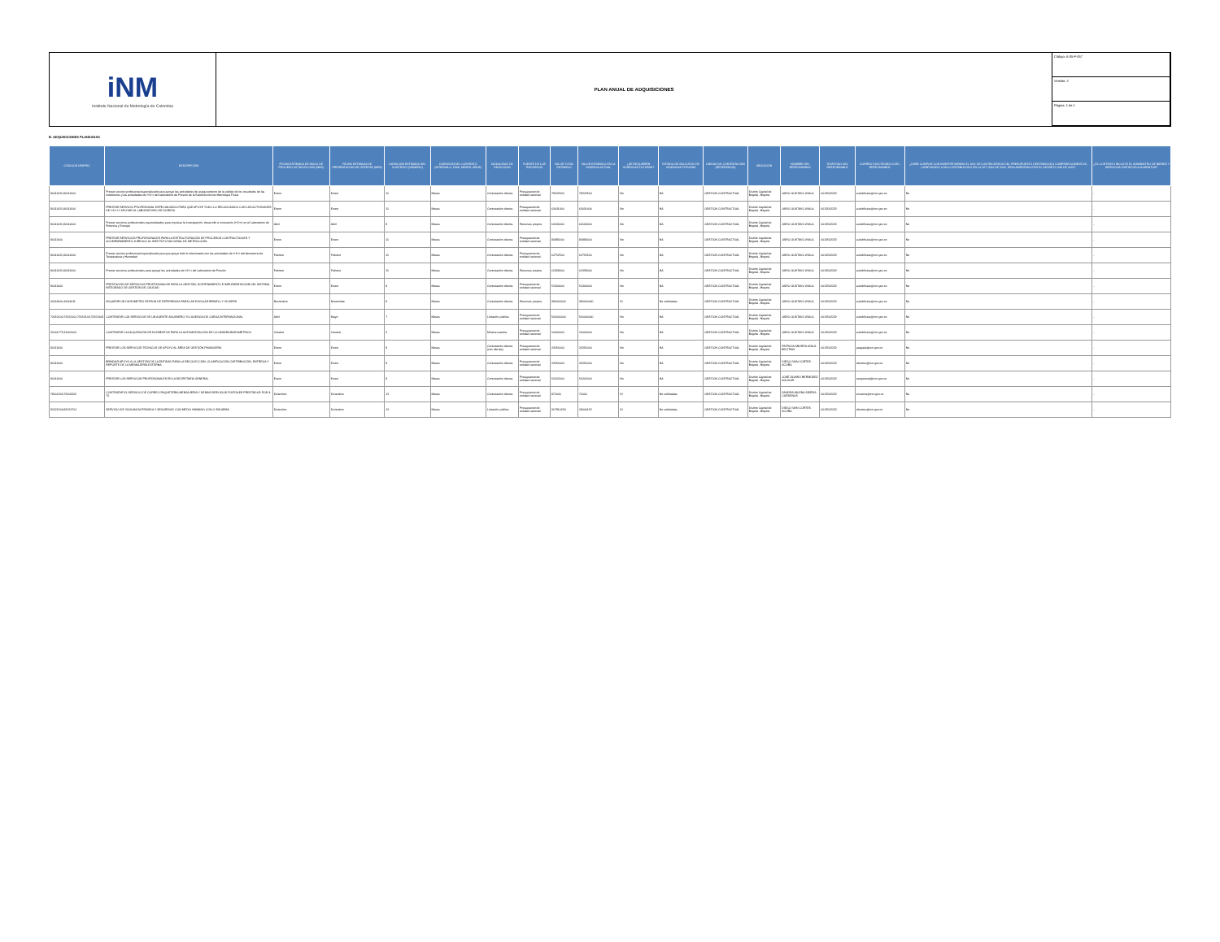iNM
Instituto Nacional de Metrología de Colombia
PLAN ANUAL DE ADQUISICIONES
Código: A-05-F-057
Versión: 2
Página: 1 de 1
B. ADQUISICIONES PLANEADAS
| CÓDIGOS UNSPSC | DESCRIPCIÓN | FECHA ESTIMADA DE INICIO DE PROCESO DE SELECCIÓN (MES) | FECHA ESTIMADA DE PRESENTACIÓN DE OFERTAS (MES) | DURACIÓN ESTIMADA DEL CONTRATO (NÚMERO) | DURACIÓN DEL CONTRATO (INTERVALO: DÍAS, MESES, AÑOS) | MODALIDAD DE SELECCIÓN | FUENTE DE LOS RECURSOS | VALOR TOTAL ESTIMADO | VALOR ESTIMADO EN LA VIGENCIA ACTUAL | ¿SE REQUIEREN VIGENCIAS FUTURAS? | ESTADO DE SOLICITUD DE VIGENCIAS FUTURAS | UNIDAD DE CONTRATACIÓN (REFERENCIA) | UBICACIÓN | NOMBRE DEL RESPONSABLE | TELÉFONO DEL RESPONSABLE | CORREO ELECTRÓNICO DEL RESPONSABLE | ¿DEBE CUMPLIR CON INVERTIR MÍNIMO EL 30% DE LOS RECURSOS DEL PRESUPUESTO DESTINADOS A COMPRAR ALIMENTOS, CUMPLIENDO CON LO ESTABLECIDO EN LA LEY 2046 DE 2020, REGLAMENTADA POR EL DECRETO 248 DE 2021? | ¿EL CONTRATO INCLUYE EL SUMINISTRO DE BIENES Y SERVICIOS DISTINTOS A ALIMENTOS? |
| --- | --- | --- | --- | --- | --- | --- | --- | --- | --- | --- | --- | --- | --- | --- | --- | --- | --- | --- |
| 80111621;80111600 | Prestar servicio profesional especializado para apoyar las actividades de aseguramiento de la validez de los resultados de las mediciones y las actividades de I+D+i del Laboratorio de Presión de la Subdirección de Metrología Física | Enero | Enero | 11 | Meses | Contratación directa. | Presupuesto de entidad nacional | 79222500 | 79222500 | No | NA | GESTION CONTRACTUAL | Distrito Capital de Bogotá - Bogotá | JAIRO GUSTAVO AYALA | 6012542222 | subdirfisica@inm.gov.co | No | - |
| 80111621;80111600 | PRESTAR SERVICIO PROFESIONAL ESPECIALIZADO PARA QUE APOYE TODO LO RELACIONADO CON LAS ACTIVIDADES DE I+D+I Y APOYAR AL LABORATORIO DE DUREZA | Enero | Enero | 11 | Meses | Contratación directa. | Presupuesto de entidad nacional | 63031400 | 63031400 | No | NA | GESTION CONTRACTUAL | Distrito Capital de Bogotá - Bogotá | JAIRO GUSTAVO AYALA | 6012542222 | subdirfisica@inm.gov.co | No | - |
| 80111621;80111600 | Prestar servicios profesionales especializados para impulsar la investigación, desarrollo e innovación (I+D+i) en el Laboratorio de Potencia y Energía | Abril | Abril | 9 | Meses | Contratación directa. | Recursos propios | 64130000 | 64130000 | No | NA | GESTION CONTRACTUAL | Distrito Capital de Bogotá - Bogotá | JAIRO GUSTAVO AYALA | 6012542222 | subdirfisica@inm.gov.co | No | - |
| 80111600 | PRESTAR SERVICIOS PROFESIONALES PARA LA ESTRUCTURACIÓN DE PROCESOS CONTRACTUALES Y ACOMPAÑAMIENTO JURÍDICO AL INSTITUTO NACIONAL DE METROLOGÍA. | Enero | Enero | 11 | Meses | Contratación directa. | Presupuesto de entidad nacional | 80983000 | 80983000 | No | NA | GESTION CONTRACTUAL | Distrito Capital de Bogotá - Bogotá | JAIRO GUSTAVO AYALA | 6012542222 | subdirfisica@inm.gov.co | No | - |
| 80111621;80111600 | Prestar servicio profesional especializado para que apoye todo lo relacionado con las actividades de I+D+i del laboratorio de Temperatura y Humedad | Febrero | Febrero | 11 | Meses | Contratación directa. | Presupuesto de entidad nacional | 62752500 | 62752500 | No | NA | GESTION CONTRACTUAL | Distrito Capital de Bogotá - Bogotá | JAIRO GUSTAVO AYALA | 6012542222 | subdirfisica@inm.gov.co | No | - |
| 80111621;80111600 | Prestar servicios profesionales para apoyar las actividades de I+D+i del Laboratorio de Presión | Febrero | Febrero | 11 | Meses | Contratación directa. | Recursos propios | 61358000 | 61358000 | No | NA | GESTION CONTRACTUAL | Distrito Capital de Bogotá - Bogotá | JAIRO GUSTAVO AYALA | 6012542222 | subdirfisica@inm.gov.co | No | - |
| 80111600 | PRESTACIÓN DE SERVICIOS PROFESIONALES PARA LA GESTIÓN, SOSTENIMIENTO E IMPLEMENTACIÓN DEL SISTEMA INTEGRADO DE GESTIÓN DE CALIDAD | Enero | Enero | 8 | Meses | Contratación directa. | Presupuesto de entidad nacional | 51304000 | 51304000 | No | NA | GESTION CONTRACTUAL | Distrito Capital de Bogotá - Bogotá | JAIRO GUSTAVO AYALA | 6012542222 | subdirfisica@inm.gov.co | No | - |
| 41114600;41114611 | ADQUIRIR UN DUROMETRO PATRON DE REFERENCIA PARA LAS ESCALAS BRINELL Y VICKERS | Noviembre | Noviembre | 8 | Meses | Contratación directa. | Recursos propios | 390000000 | 390000000 | Sí | No solicitadas | GESTION CONTRACTUAL | Distrito Capital de Bogotá - Bogotá | JAIRO GUSTAVO AYALA | 6012542222 | subdirfisica@inm.gov.co | No | - |
| 73152100;73152101;73152103;73152108 | CONTRATAR LOS SERVICIOS DE UN AGENTE ADUANERO Y/O AGENCIA DE CARGA INTERNACIONAL | Abril | Mayo | 7 | Meses | Licitación pública | Presupuesto de entidad nacional | 560000000 | 560000000 | No | NA | GESTION CONTRACTUAL | Distrito Capital de Bogotá - Bogotá | JAIRO GUSTAVO AYALA | 6012542222 | subdirfisica@inm.gov.co | No | - |
| 26101775;31102000 | CONTRATAR LA ADQUISICIÓN DE ELEMENTOS PARA LA AUTOMATIZACIÓN DE LA CÁMARA BAROMÉTRICA | Octubre | Octubre | 2 | Meses | Mínima cuantía | Presupuesto de entidad nacional | 10000000 | 10000000 | No | NA | GESTION CONTRACTUAL | Distrito Capital de Bogotá - Bogotá | JAIRO GUSTAVO AYALA | 6012542222 | subdirfisica@inm.gov.co | No | - |
| 80111600 | PRESTAR LOS SERVICIOS TÉCNICOS DE APOYO AL ÁREA DE GESTIÓN FINANCIERA | Enero | Enero | 9 | Meses | Contratación directa (con ofertas) | Presupuesto de entidad nacional | 23256000 | 23256000 | No | NA | GESTION CONTRACTUAL | Distrito Capital de Bogotá - Bogotá | PATRICIA ANDREA AYALA BELTRAN | 6012542222 | paayala@inm.gov.co | No | - |
| 80111600 | BRINDAR APOYO A LA GESTIÓN DE LA ENTIDAD PARA LA RECOLECCIÓN, CLASIFICACIÓN, DISTRIBUCIÓN, ENTREGA Y REPORTE DE LA MENSAJERÍA EXTERNA. | Enero | Enero | 9 | Meses | Contratación directa. | Presupuesto de entidad nacional | 23256000 | 23256000 | No | NA | GESTION CONTRACTUAL | Distrito Capital de Bogotá - Bogotá | DIEGO IVAN CORTES ACUÑA | 6012542222 | dicortes@inm.gov.co | No | - |
| 80111600 | PRESTAR LOS SERVICIOS PROFESIONALES EN LA SECRETARIA GENERAL | Enero | Enero | 9 | Meses | Contratación directa. | Presupuesto de entidad nacional | 50202000 | 50202000 | No | NA | GESTION CONTRACTUAL | Distrito Capital de Bogotá - Bogotá | JOSÉ ÁLVARO BERMÚDEZ AGUILAR | 6012542222 | secgeneral@inm.gov.co | No | - |
| 78102203;78102205 | CONTRATAR EL SERVICIO DE CORREO PAQUETERIA MENSAJERIA Y DEMAS SERVICIOS POSTALES PRESTADOS POR 4-72. | Diciembre | Diciembre | 12 | Meses | Contratación directa. | Presupuesto de entidad nacional | 871000 | 70000 | Sí | No solicitadas | GESTION CONTRACTUAL | Distrito Capital de Bogotá - Bogotá | SANDRA MILENA SIERRA CARDENAS | 6012542222 | smsierra@inm.gov.co | No | - |
| 92121504;92121701 | SERVICIO DE VIGILANCIA PRIVADA Y SEGURIDAD CON MEDIO HUMANO CON O SIN ARMA | Diciembre | Diciembre | 12 | Meses | Licitación pública | Presupuesto de entidad nacional | 367910218 | 18000152 | Sí | No solicitadas | GESTION CONTRACTUAL | Distrito Capital de Bogotá - Bogotá | DIEGO IVAN CORTES ACUÑA | 6012542222 | dicortes@inm.gov.co | No | - |